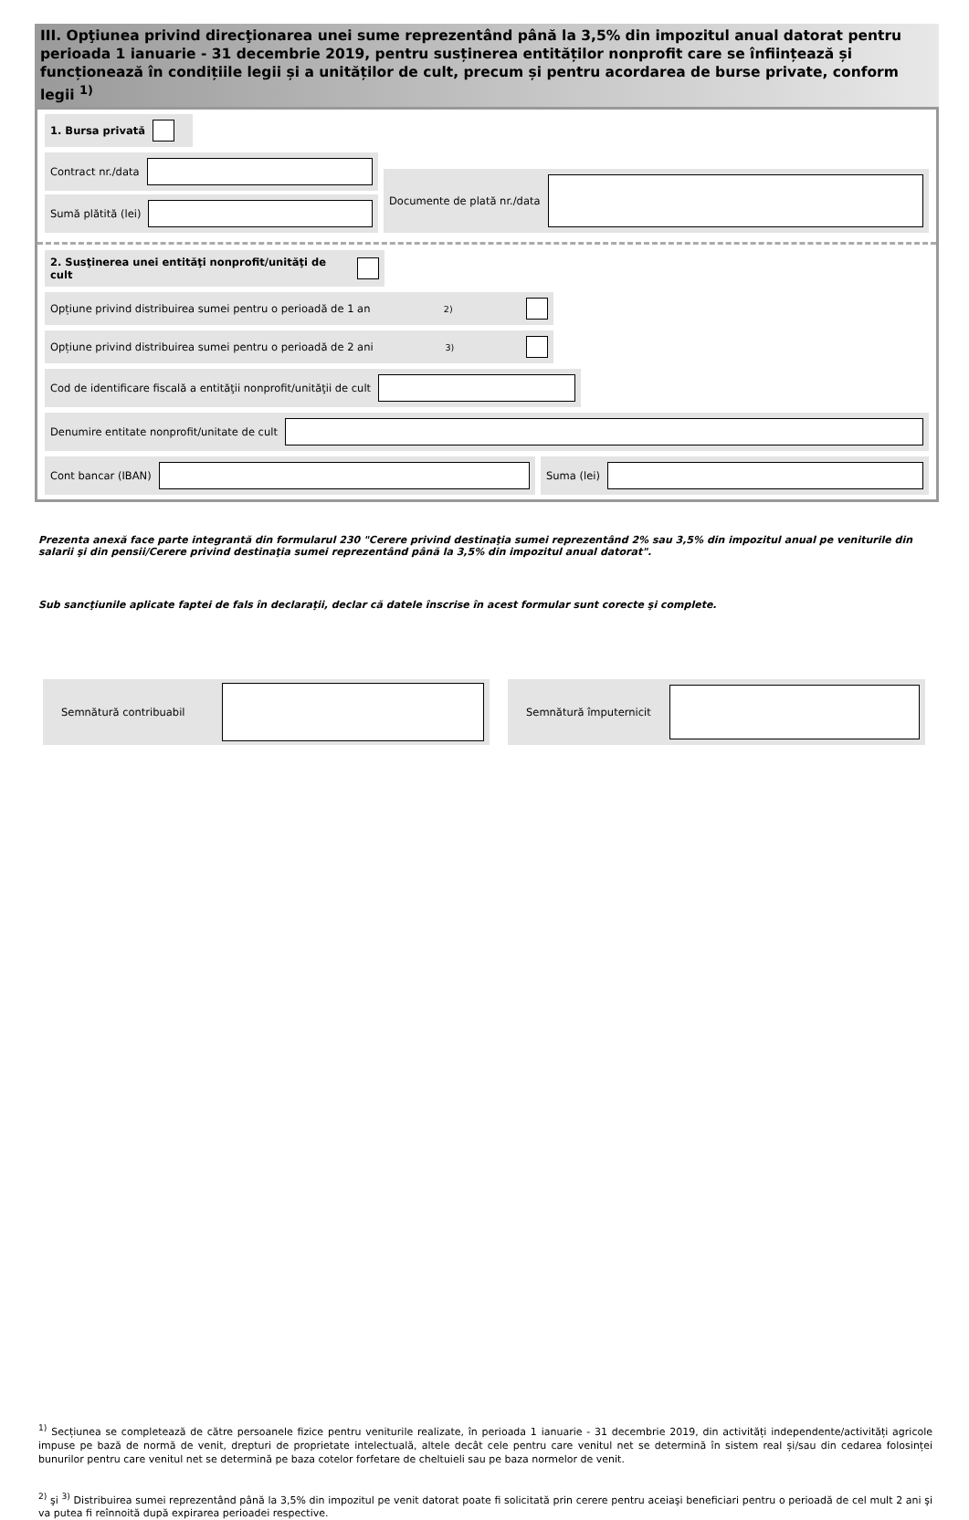III. Opţiunea privind direcţionarea unei sume reprezentând până la 3,5% din impozitul anual datorat pentru perioada 1 ianuarie - 31 decembrie 2019, pentru susținerea entităților nonprofit care se înființează și funcționează în condițiile legii și a unităților de cult, precum și pentru acordarea de burse private, conform legii <sup>1)</sup>
1. Bursa privată
Contract nr./data
Sumă plătită (lei)
Documente de plată nr./data
2. Susţinerea unei entităţi nonprofit/unităţi de cult
Opțiune privind distribuirea sumei pentru o perioadă de 1 an <sup>2)</sup>
Opțiune privind distribuirea sumei pentru o perioadă de 2 ani <sup>3)</sup>
Cod de identificare fiscală a entităţii nonprofit/unităţii de cult
Denumire entitate nonprofit/unitate de cult
Cont bancar (IBAN) Suma (lei)
Prezenta anexă face parte integrantă din formularul 230 "Cerere privind destinaţia sumei reprezentând 2% sau 3,5% din impozitul anual pe veniturile din salarii şi din pensii/Cerere privind destinaţia sumei reprezentând până la 3,5% din impozitul anual datorat".
Sub sancţiunile aplicate faptei de fals în declaraţii, declar că datele înscrise în acest formular sunt corecte şi complete.
Semnătură contribuabil Semnătură împuternicit
<sup>1)</sup> Secțiunea se completează de către persoanele fizice pentru veniturile realizate, în perioada 1 ianuarie - 31 decembrie 2019, din activități independente/activități agricole impuse pe bază de normă de venit, drepturi de proprietate intelectuală, altele decât cele pentru care venitul net se determină în sistem real și/sau din cedarea folosinței bunurilor pentru care venitul net se determină pe baza cotelor forfetare de cheltuieli sau pe baza normelor de venit.
<sup>2)</sup> şi <sup>3)</sup> Distribuirea sumei reprezentând până la 3,5% din impozitul pe venit datorat poate fi solicitată prin cerere pentru aceiaşi beneficiari pentru o perioadă de cel mult 2 ani şi va putea fi reînnoită după expirarea perioadei respective.